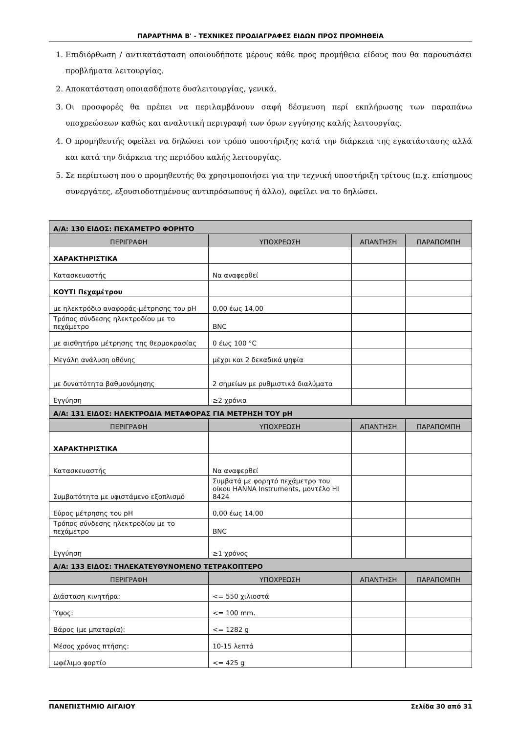ΠΑΡΑΡΤΗΜΑ Β' - ΤΕΧΝΙΚΕΣ ΠΡΟΔΙΑΓΡΑΦΕΣ ΕΙΔΩΝ ΠΡΟΣ ΠΡΟΜΗΘΕΙΑ
1. Επιδιόρθωση / αντικατάσταση οποιουδήποτε μέρους κάθε προς προμήθεια είδους που θα παρουσιάσει προβλήματα λειτουργίας.
2. Αποκατάσταση οποιασδήποτε δυσλειτουργίας, γενικά.
3. Οι προσφορές θα πρέπει να περιλαμβάνουν σαφή δέσμευση περί εκπλήρωσης των παραπάνω υποχρεώσεων καθώς και αναλυτική περιγραφή των όρων εγγύησης καλής λειτουργίας.
4. Ο προμηθευτής οφείλει να δηλώσει τον τρόπο υποστήριξης κατά την διάρκεια της εγκατάστασης αλλά και κατά την διάρκεια της περιόδου καλής λειτουργίας.
5. Σε περίπτωση που ο προμηθευτής θα χρησιμοποιήσει για την τεχνική υποστήριξη τρίτους (π.χ. επίσημους συνεργάτες, εξουσιοδοτημένους αντιπρόσωπους ή άλλο), οφείλει να το δηλώσει.
| Α/Α: 130 ΕΙΔΟΣ: ΠΕΧΑΜΕΤΡΟ ΦΟΡΗΤΟ | | | |
| ΠΕΡΙΓΡΑΦΗ | ΥΠΟΧΡΕΩΣΗ | ΑΠΑΝΤΗΣΗ | ΠΑΡΑΠΟΜΠΗ |
| ΧΑΡΑΚΤΗΡΙΣΤΙΚΑ | | | |
| Κατασκευαστής | Να αναφερθεί | | |
| ΚΟΥΤΙ Πεχαμέτρου | | | |
| με ηλεκτρόδιο αναφοράς-μέτρησης του pH | 0,00 έως 14,00 | | |
| Τρόπος σύνδεσης ηλεκτροδίου με το πεχάμετρο | BNC | | |
| με αισθητήρα μέτρησης της θερμοκρασίας | 0 έως 100 °C | | |
| Μεγάλη ανάλυση οθόνης | μέχρι και 2 δεκαδικά ψηφία | | |
| με δυνατότητα βαθμονόμησης | 2 σημείων με ρυθμιστικά διαλύματα | | |
| Εγγύηση | ≥2 χρόνια | | |
| Α/Α: 131 ΕΙΔΟΣ: ΗΛΕΚΤΡΟΔΙΑ ΜΕΤΑΦΟΡΑΣ ΓΙΑ ΜΕΤΡΗΣΗ ΤΟΥ pH | | | |
| ΠΕΡΙΓΡΑΦΗ | ΥΠΟΧΡΕΩΣΗ | ΑΠΑΝΤΗΣΗ | ΠΑΡΑΠΟΜΠΗ |
| ΧΑΡΑΚΤΗΡΙΣΤΙΚΑ | | | |
| Κατασκευαστής | Να αναφερθεί | | |
| Συμβατότητα με υφιστάμενο εξοπλισμό | Συμβατά με φορητό πεχάμετρο του οίκου HANNA Instruments, μοντέλο HI 8424 | | |
| Εύρος μέτρησης του pH | 0,00 έως 14,00 | | |
| Τρόπος σύνδεσης ηλεκτροδίου με το πεχάμετρο | BNC | | |
| Εγγύηση | ≥1 χρόνος | | |
| Α/Α: 133 ΕΙΔΟΣ: ΤΗΛΕΚΑΤΕΥΘΥΝΟΜΕΝΟ ΤΕΤΡΑΚΟΠΤΕΡΟ | | | |
| ΠΕΡΙΓΡΑΦΗ | ΥΠΟΧΡΕΩΣΗ | ΑΠΑΝΤΗΣΗ | ΠΑΡΑΠΟΜΠΗ |
| Διάσταση κινητήρα: | <= 550 χιλιοστά | | |
| Ύψος: | <= 100 mm. | | |
| Βάρος (με μπαταρία): | <= 1282 g | | |
| Μέσος χρόνος πτήσης: | 10-15 λεπτά | | |
| ωφέλιμο φορτίο | <= 425 g | | |
ΠΑΝΕΠΙΣΤΗΜΙΟ ΑΙΓΑΙΟΥ Σελίδα 30 από 31